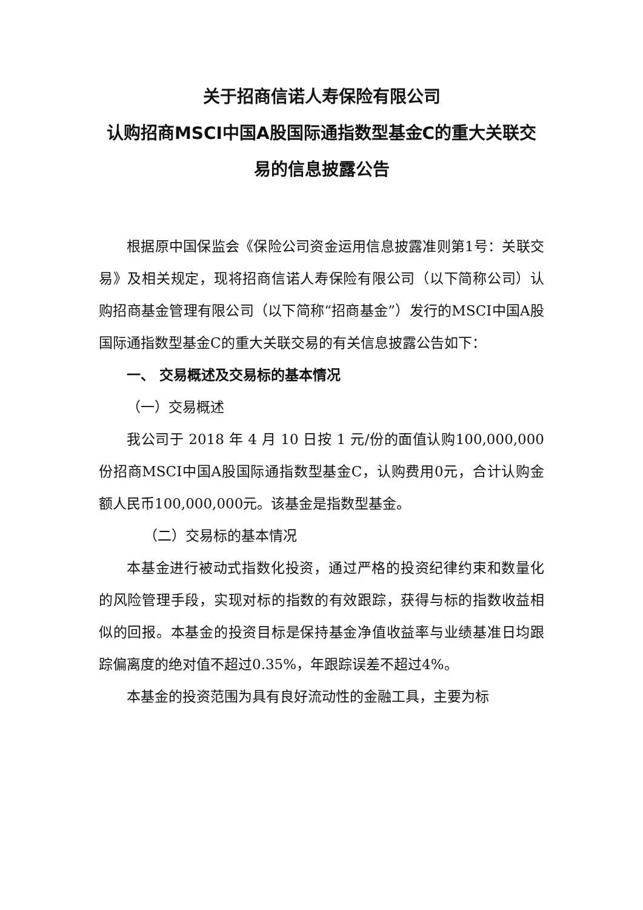关于招商信诺人寿保险有限公司
认购招商MSCI中国A股国际通指数型基金C的重大关联交易的信息披露公告
根据原中国保监会《保险公司资金运用信息披露准则第1号：关联交易》及相关规定，现将招商信诺人寿保险有限公司（以下简称公司）认购招商基金管理有限公司（以下简称“招商基金”）发行的MSCI中国A股国际通指数型基金C的重大关联交易的有关信息披露公告如下：
一、 交易概述及交易标的基本情况
（一）交易概述
我公司于 2018 年 4 月 10 日按 1 元/份的面值认购100,000,000份招商MSCI中国A股国际通指数型基金C，认购费用0元，合计认购金额人民币100,000,000元。该基金是指数型基金。
（二）交易标的基本情况
本基金进行被动式指数化投资，通过严格的投资纪律约束和数量化的风险管理手段，实现对标的指数的有效跟踪，获得与标的指数收益相似的回报。本基金的投资目标是保持基金净值收益率与业绩基准日均跟踪偏离度的绝对值不超过0.35%，年跟踪误差不超过4%。
本基金的投资范围为具有良好流动性的金融工具，主要为标